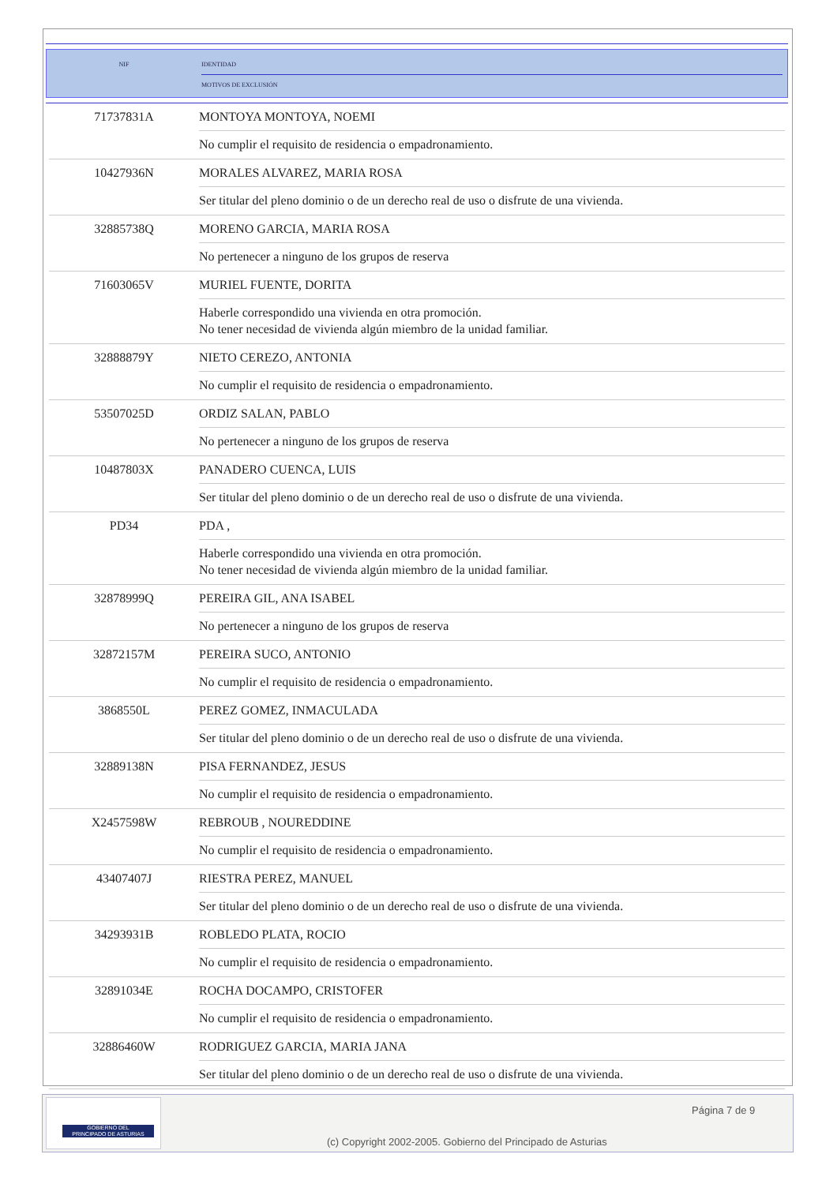NIF IDENTIDAD
MOTIVOS DE EXCLUSIÓN
| 71737831A | MONTOYA MONTOYA, NOEMI No cumplir el requisito de residencia o empadronamiento. |
| 10427936N | MORALES ALVAREZ, MARIA ROSA Ser titular del pleno dominio o de un derecho real de uso o disfrute de una vivienda. |
| 32885738Q | MORENO GARCIA, MARIA ROSA No pertenecer a ninguno de los grupos de reserva |
| 71603065V | MURIEL FUENTE, DORITA Haberle correspondido una vivienda en otra promoción. No tener necesidad de vivienda algún miembro de la unidad familiar. |
| 32888879Y | NIETO CEREZO, ANTONIA No cumplir el requisito de residencia o empadronamiento. |
| 53507025D | ORDIZ SALAN, PABLO No pertenecer a ninguno de los grupos de reserva |
| 10487803X | PANADERO CUENCA, LUIS Ser titular del pleno dominio o de un derecho real de uso o disfrute de una vivienda. |
| PD34 | PDA , Haberle correspondido una vivienda en otra promoción. No tener necesidad de vivienda algún miembro de la unidad familiar. |
| 32878999Q | PEREIRA GIL, ANA ISABEL No pertenecer a ninguno de los grupos de reserva |
| 32872157M | PEREIRA SUCO, ANTONIO No cumplir el requisito de residencia o empadronamiento. |
| 3868550L | PEREZ GOMEZ, INMACULADA Ser titular del pleno dominio o de un derecho real de uso o disfrute de una vivienda. |
| 32889138N | PISA FERNANDEZ, JESUS No cumplir el requisito de residencia o empadronamiento. |
| X2457598W | REBROUB , NOUREDDINE No cumplir el requisito de residencia o empadronamiento. |
| 43407407J | RIESTRA PEREZ, MANUEL Ser titular del pleno dominio o de un derecho real de uso o disfrute de una vivienda. |
| 34293931B | ROBLEDO PLATA, ROCIO No cumplir el requisito de residencia o empadronamiento. |
| 32891034E | ROCHA DOCAMPO, CRISTOFER No cumplir el requisito de residencia o empadronamiento. |
| 32886460W | RODRIGUEZ GARCIA, MARIA JANA Ser titular del pleno dominio o de un derecho real de uso o disfrute de una vivienda. |
GOBIERNO DEL
PRINCIPADO DE ASTURIAS
Página 7 de 9
(c) Copyright 2002-2005. Gobierno del Principado de Asturias